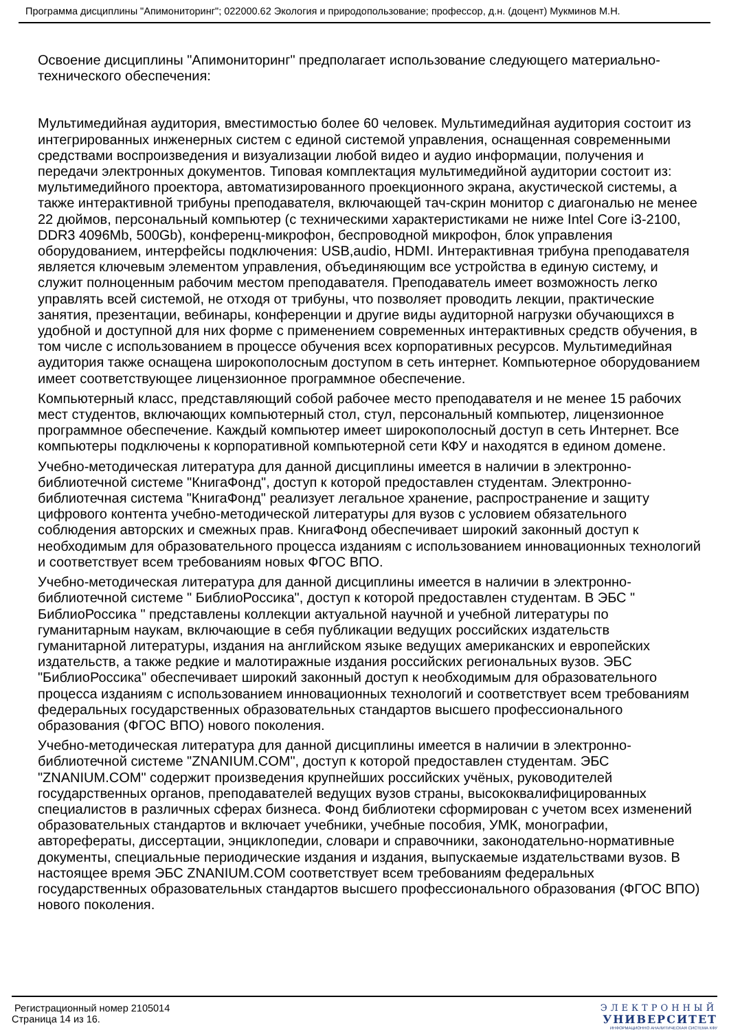Программа дисциплины "Апимониторинг"; 022000.62 Экология и природопользование; профессор, д.н. (доцент) Мукминов М.Н.
Освоение дисциплины "Апимониторинг" предполагает использование следующего материально-технического обеспечения:
Мультимедийная аудитория, вместимостью более 60 человек. Мультимедийная аудитория состоит из интегрированных инженерных систем с единой системой управления, оснащенная современными средствами воспроизведения и визуализации любой видео и аудио информации, получения и передачи электронных документов. Типовая комплектация мультимедийной аудитории состоит из: мультимедийного проектора, автоматизированного проекционного экрана, акустической системы, а также интерактивной трибуны преподавателя, включающей тач-скрин монитор с диагональю не менее 22 дюймов, персональный компьютер (с техническими характеристиками не ниже Intel Core i3-2100, DDR3 4096Mb, 500Gb), конференц-микрофон, беспроводной микрофон, блок управления оборудованием, интерфейсы подключения: USB,audio, HDMI. Интерактивная трибуна преподавателя является ключевым элементом управления, объединяющим все устройства в единую систему, и служит полноценным рабочим местом преподавателя. Преподаватель имеет возможность легко управлять всей системой, не отходя от трибуны, что позволяет проводить лекции, практические занятия, презентации, вебинары, конференции и другие виды аудиторной нагрузки обучающихся в удобной и доступной для них форме с применением современных интерактивных средств обучения, в том числе с использованием в процессе обучения всех корпоративных ресурсов. Мультимедийная аудитория также оснащена широкополосным доступом в сеть интернет. Компьютерное оборудованием имеет соответствующее лицензионное программное обеспечение.
Компьютерный класс, представляющий собой рабочее место преподавателя и не менее 15 рабочих мест студентов, включающих компьютерный стол, стул, персональный компьютер, лицензионное программное обеспечение. Каждый компьютер имеет широкополосный доступ в сеть Интернет. Все компьютеры подключены к корпоративной компьютерной сети КФУ и находятся в едином домене.
Учебно-методическая литература для данной дисциплины имеется в наличии в электронно-библиотечной системе "КнигаФонд", доступ к которой предоставлен студентам. Электронно-библиотечная система "КнигаФонд" реализует легальное хранение, распространение и защиту цифрового контента учебно-методической литературы для вузов с условием обязательного соблюдения авторских и смежных прав. КнигаФонд обеспечивает широкий законный доступ к необходимым для образовательного процесса изданиям с использованием инновационных технологий и соответствует всем требованиям новых ФГОС ВПО.
Учебно-методическая литература для данной дисциплины имеется в наличии в электронно-библиотечной системе " БиблиоРоссика", доступ к которой предоставлен студентам. В ЭБС " БиблиоРоссика " представлены коллекции актуальной научной и учебной литературы по гуманитарным наукам, включающие в себя публикации ведущих российских издательств гуманитарной литературы, издания на английском языке ведущих американских и европейских издательств, а также редкие и малотиражные издания российских региональных вузов. ЭБС "БиблиоРоссика" обеспечивает широкий законный доступ к необходимым для образовательного процесса изданиям с использованием инновационных технологий и соответствует всем требованиям федеральных государственных образовательных стандартов высшего профессионального образования (ФГОС ВПО) нового поколения.
Учебно-методическая литература для данной дисциплины имеется в наличии в электронно-библиотечной системе "ZNANIUM.COM", доступ к которой предоставлен студентам. ЭБС "ZNANIUM.COM" содержит произведения крупнейших российских учёных, руководителей государственных органов, преподавателей ведущих вузов страны, высококвалифицированных специалистов в различных сферах бизнеса. Фонд библиотеки сформирован с учетом всех изменений образовательных стандартов и включает учебники, учебные пособия, УМК, монографии, авторефераты, диссертации, энциклопедии, словари и справочники, законодательно-нормативные документы, специальные периодические издания и издания, выпускаемые издательствами вузов. В настоящее время ЭБС ZNANIUM.COM соответствует всем требованиям федеральных государственных образовательных стандартов высшего профессионального образования (ФГОС ВПО) нового поколения.
Регистрационный номер 2105014
Страница 14 из 16.
ЭЛЕКТРОННЫЙ
УНИВЕРСИТЕТ
ИНФОРМАЦИОННО АНАЛИТИЧЕСКАЯ СИСТЕМА КФУ